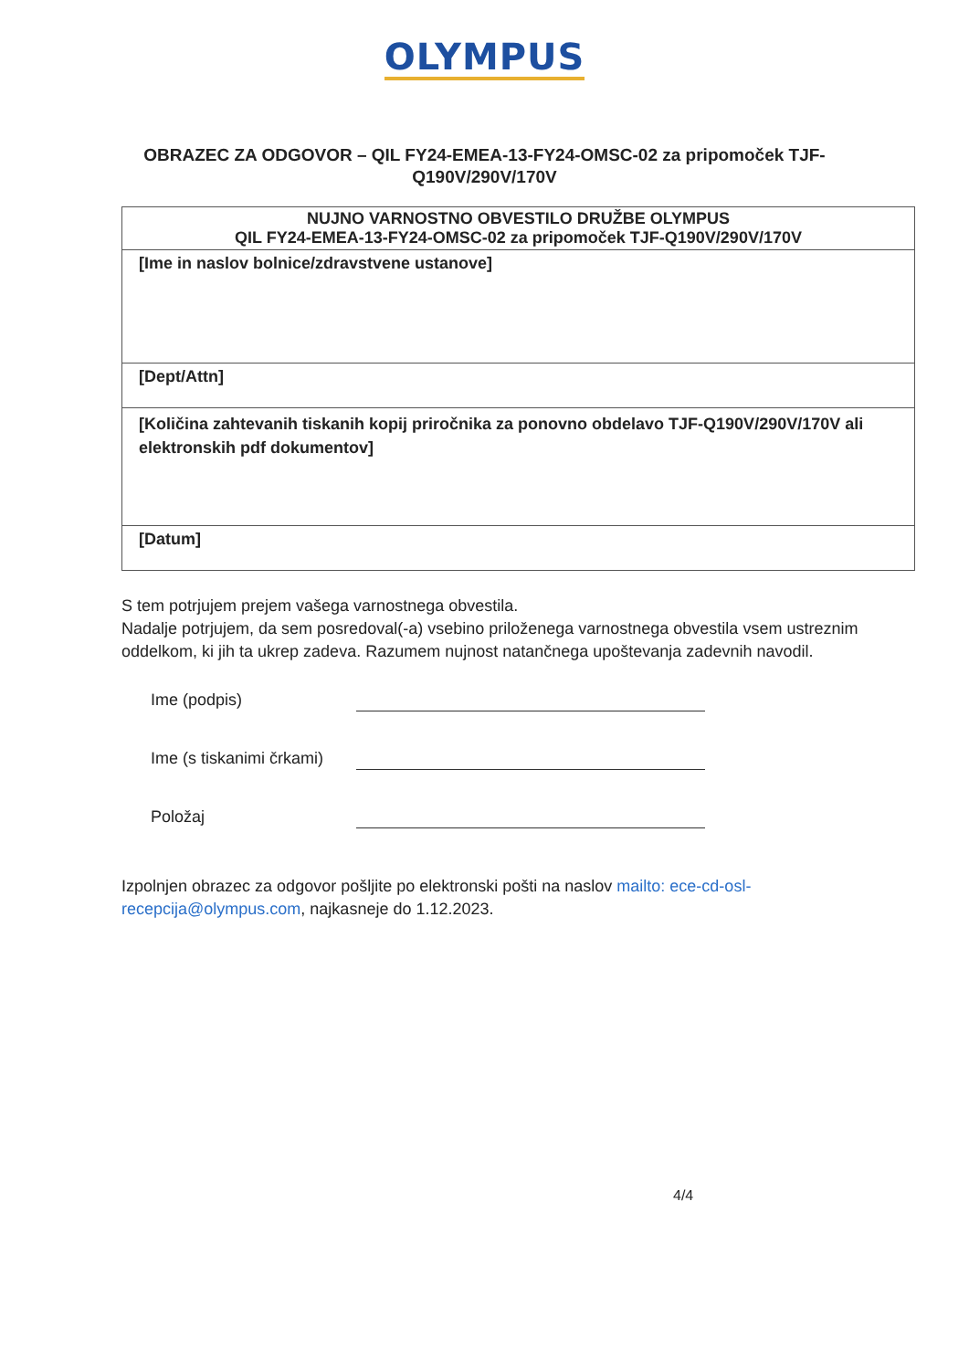OLYMPUS
OBRAZEC ZA ODGOVOR – QIL FY24-EMEA-13-FY24-OMSC-02 za pripomoček TJF-Q190V/290V/170V
| NUJNO VARNOSTNO OBVESTILO DRUŽBE OLYMPUS QIL FY24-EMEA-13-FY24-OMSC-02 za pripomoček TJF-Q190V/290V/170V |
| --- |
| [Ime in naslov bolnice/zdravstvene ustanove] |
| [Dept/Attn] |
| [Količina zahtevanih tiskanih kopij priročnika za ponovno obdelavo TJF-Q190V/290V/170V ali elektronskih pdf dokumentov] |
| [Datum] |
S tem potrjujem prejem vašega varnostnega obvestila.
Nadalje potrjujem, da sem posredoval(-a) vsebino priloženega varnostnega obvestila vsem ustreznim oddelkom, ki jih ta ukrep zadeva. Razumem nujnost natančnega upoštevanja zadevnih navodil.
Ime (podpis)
Ime (s tiskanimi črkami)
Položaj
Izpolnjen obrazec za odgovor pošljite po elektronski pošti na naslov mailto: ece-cd-osl-recepcija@olympus.com, najkasneje do 1.12.2023.
4/4